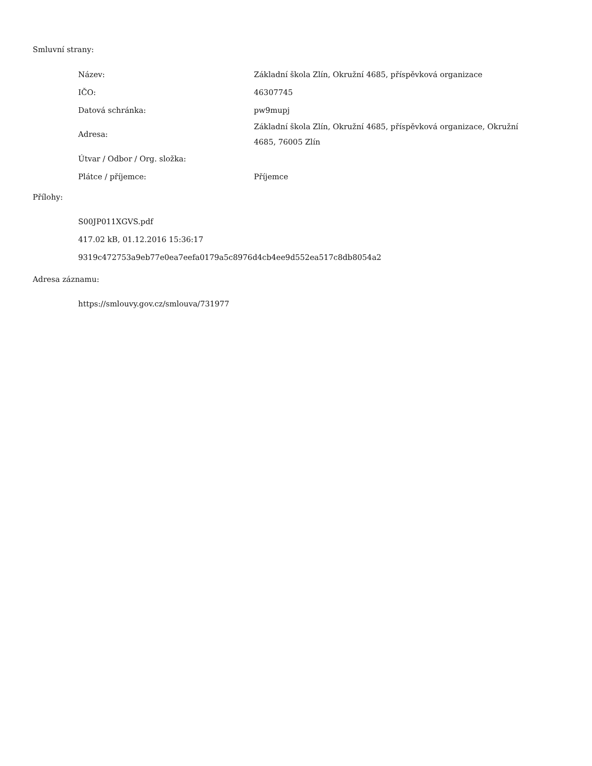Smluvní strany:
| Název: | Základní škola Zlín, Okružní 4685, příspěvková organizace |
| IČO: | 46307745 |
| Datová schránka: | pw9mupj |
| Adresa: | Základní škola Zlín, Okružní 4685, příspěvková organizace, Okružní 4685, 76005 Zlín |
| Útvar / Odbor / Org. složka: | |
| Plátce / příjemce: | Příjemce |
Přílohy:
S00JP011XGVS.pdf
417.02 kB, 01.12.2016 15:36:17
9319c472753a9eb77e0ea7eefa0179a5c8976d4cb4ee9d552ea517c8db8054a2
Adresa záznamu:
https://smlouvy.gov.cz/smlouva/731977